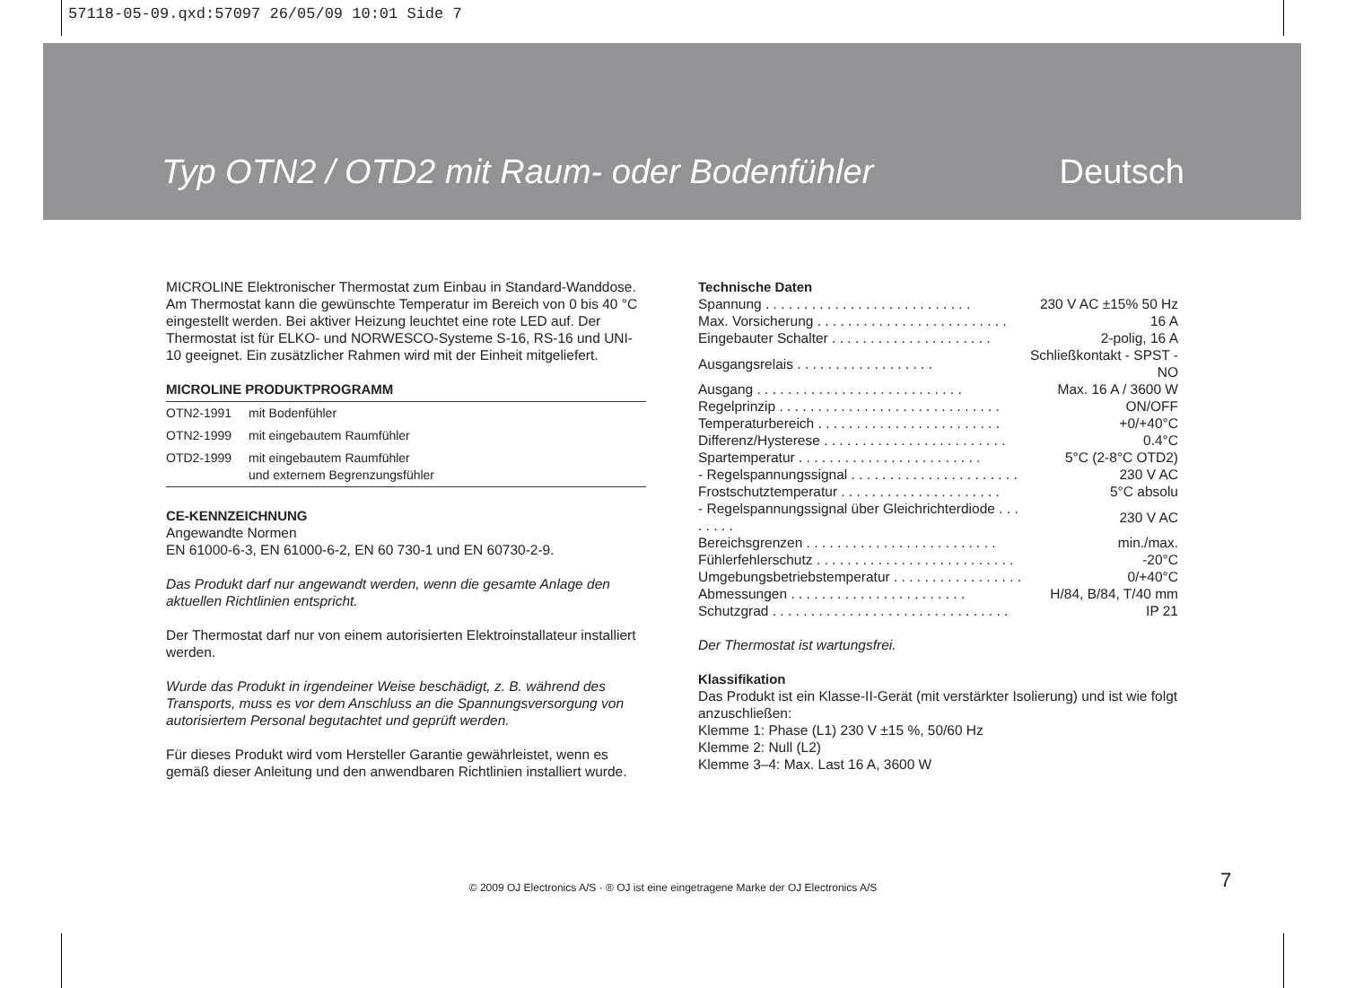57118-05-09.qxd:57097 26/05/09 10:01 Side 7
Typ OTN2 / OTD2 mit Raum- oder Bodenfühler Deutsch
MICROLINE Elektronischer Thermostat zum Einbau in Standard-Wanddose. Am Thermostat kann die gewünschte Temperatur im Bereich von 0 bis 40 °C eingestellt werden. Bei aktiver Heizung leuchtet eine rote LED auf. Der Thermostat ist für ELKO- und NORWESCO-Systeme S-16, RS-16 und UNI-10 geeignet. Ein zusätzlicher Rahmen wird mit der Einheit mitgeliefert.
MICROLINE PRODUKTPROGRAMM
| OTN2-1991 | mit Bodenfühler |
| OTN2-1999 | mit eingebautem Raumfühler |
| OTD2-1999 | mit eingebautem Raumfühler und externem Begrenzungsfühler |
CE-KENNZEICHNUNG
Angewandte Normen
EN 61000-6-3, EN 61000-6-2, EN 60 730-1 und EN 60730-2-9.
Das Produkt darf nur angewandt werden, wenn die gesamte Anlage den aktuellen Richtlinien entspricht.
Der Thermostat darf nur von einem autorisierten Elektroinstallateur installiert werden.
Wurde das Produkt in irgendeiner Weise beschädigt, z. B. während des Transports, muss es vor dem Anschluss an die Spannungsversorgung von autorisiertem Personal begutachtet und geprüft werden.
Für dieses Produkt wird vom Hersteller Garantie gewährleistet, wenn es gemäß dieser Anleitung und den anwendbaren Richtlinien installiert wurde.
Technische Daten
| Spannung . . . . . . . . . . . . . . . . . . . . . . . . . . . | 230 V AC ±15% 50 Hz |
| Max. Vorsicherung . . . . . . . . . . . . . . . . . . . . . . . . . | 16 A |
| Eingebauter Schalter . . . . . . . . . . . . . . . . . . . . . | 2-polig, 16 A |
| Ausgangsrelais . . . . . . . . . . . . . . . . . . | Schließkontakt - SPST - NO |
| Ausgang . . . . . . . . . . . . . . . . . . . . . . . . . . . | Max. 16 A / 3600 W |
| Regelprinzip . . . . . . . . . . . . . . . . . . . . . . . . . . . . . | ON/OFF |
| Temperaturbereich . . . . . . . . . . . . . . . . . . . . . . . . | +0/+40°C |
| Differenz/Hysterese . . . . . . . . . . . . . . . . . . . . . . . . | 0.4°C |
| Spartemperatur . . . . . . . . . . . . . . . . . . . . . . . . | 5°C (2-8°C OTD2) |
| - Regelspannungssignal . . . . . . . . . . . . . . . . . . . . . . | 230 V AC |
| Frostschutztemperatur . . . . . . . . . . . . . . . . . . . . . | 5°C absolu |
| - Regelspannungssignal über Gleichrichterdiode . . . . . . . . | 230 V AC |
| Bereichsgrenzen . . . . . . . . . . . . . . . . . . . . . . . . . | min./max. |
| Fühlerfehlerschutz . . . . . . . . . . . . . . . . . . . . . . . . . . | -20°C |
| Umgebungsbetriebstemperatur . . . . . . . . . . . . . . . . . | 0/+40°C |
| Abmessungen . . . . . . . . . . . . . . . . . . . . . . . | H/84, B/84, T/40 mm |
| Schutzgrad . . . . . . . . . . . . . . . . . . . . . . . . . . . . . . . | IP 21 |
Der Thermostat ist wartungsfrei.
Klassifikation
Das Produkt ist ein Klasse-II-Gerät (mit verstärkter Isolierung) und ist wie folgt anzuschließen:
Klemme 1: Phase (L1) 230 V ±15 %, 50/60 Hz
Klemme 2: Null (L2)
Klemme 3–4: Max. Last 16 A, 3600 W
© 2009 OJ Electronics A/S · ® OJ ist eine eingetragene Marke der OJ Electronics A/S 7